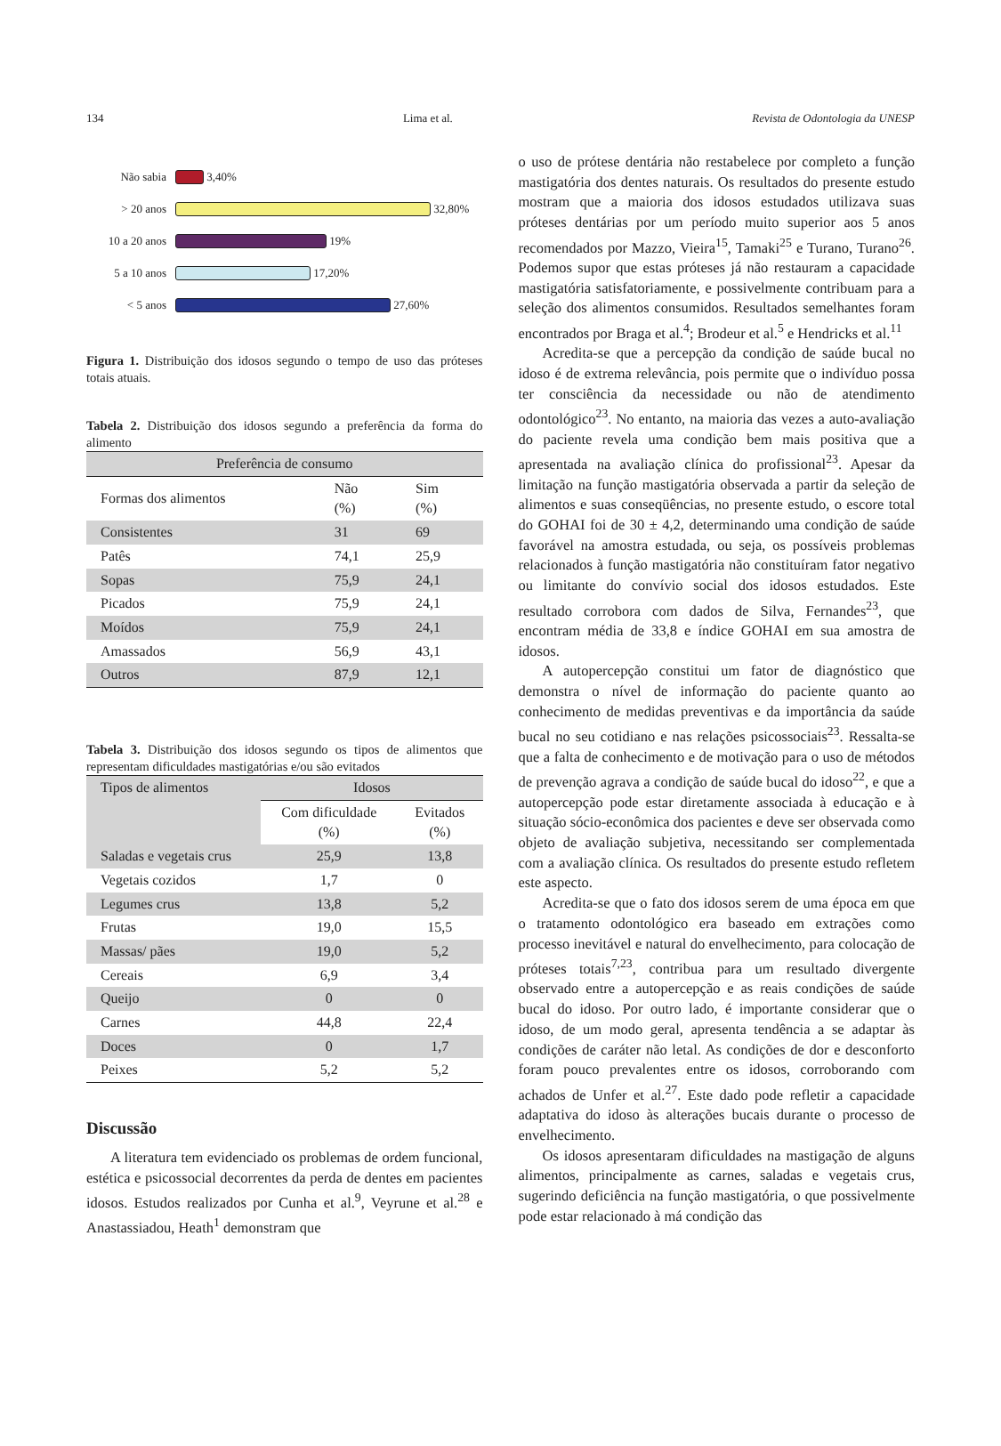134 Lima et al. Revista de Odontologia da UNESP
Não sabia
3,40%
> 20 anos
32,80%
10 a 20 anos
19%
5 a 10 anos
17,20%
< 5 anos
27,60%
Figura 1. Distribuição dos idosos segundo o tempo de uso das próteses totais atuais.
Tabela 2. Distribuição dos idosos segundo a preferência da forma do alimento
| Preferência de consumo | | |
| --- | --- | --- |
| Formas dos alimentos | Não (%) | Sim (%) |
| Consistentes | 31 | 69 |
| Patês | 74,1 | 25,9 |
| Sopas | 75,9 | 24,1 |
| Picados | 75,9 | 24,1 |
| Moídos | 75,9 | 24,1 |
| Amassados | 56,9 | 43,1 |
| Outros | 87,9 | 12,1 |
Tabela 3. Distribuição dos idosos segundo os tipos de alimentos que representam dificuldades mastigatórias e/ou são evitados
| Tipos de alimentos | Idosos | |
| --- | --- | --- |
| | Com dificuldade (%) | Evitados (%) |
| Saladas e vegetais crus | 25,9 | 13,8 |
| Vegetais cozidos | 1,7 | 0 |
| Legumes crus | 13,8 | 5,2 |
| Frutas | 19,0 | 15,5 |
| Massas/ pães | 19,0 | 5,2 |
| Cereais | 6,9 | 3,4 |
| Queijo | 0 | 0 |
| Carnes | 44,8 | 22,4 |
| Doces | 0 | 1,7 |
| Peixes | 5,2 | 5,2 |
Discussão
A literatura tem evidenciado os problemas de ordem funcional, estética e psicossocial decorrentes da perda de dentes em pacientes idosos. Estudos realizados por Cunha et al.<sup>9</sup>, Veyrune et al.<sup>28</sup> e Anastassiadou, Heath<sup>1</sup> demonstram que
o uso de prótese dentária não restabelece por completo a função mastigatória dos dentes naturais. Os resultados do presente estudo mostram que a maioria dos idosos estudados utilizava suas próteses dentárias por um período muito superior aos 5 anos recomendados por Mazzo, Vieira<sup>15</sup>, Tamaki<sup>25</sup> e Turano, Turano<sup>26</sup>. Podemos supor que estas próteses já não restauram a capacidade mastigatória satisfatoriamente, e possivelmente contribuam para a seleção dos alimentos consumidos. Resultados semelhantes foram encontrados por Braga et al.<sup>4</sup>; Brodeur et al.<sup>5</sup> e Hendricks et al.<sup>11</sup>
Acredita-se que a percepção da condição de saúde bucal no idoso é de extrema relevância, pois permite que o indivíduo possa ter consciência da necessidade ou não de atendimento odontológico<sup>23</sup>. No entanto, na maioria das vezes a auto-avaliação do paciente revela uma condição bem mais positiva que a apresentada na avaliação clínica do profissional<sup>23</sup>. Apesar da limitação na função mastigatória observada a partir da seleção de alimentos e suas conseqüências, no presente estudo, o escore total do GOHAI foi de 30 ± 4,2, determinando uma condição de saúde favorável na amostra estudada, ou seja, os possíveis problemas relacionados à função mastigatória não constituíram fator negativo ou limitante do convívio social dos idosos estudados. Este resultado corrobora com dados de Silva, Fernandes<sup>23</sup>, que encontram média de 33,8 e índice GOHAI em sua amostra de idosos.
A autopercepção constitui um fator de diagnóstico que demonstra o nível de informação do paciente quanto ao conhecimento de medidas preventivas e da importância da saúde bucal no seu cotidiano e nas relações psicossociais<sup>23</sup>. Ressalta-se que a falta de conhecimento e de motivação para o uso de métodos de prevenção agrava a condição de saúde bucal do idoso<sup>22</sup>, e que a autopercepção pode estar diretamente associada à educação e à situação sócio-econômica dos pacientes e deve ser observada como objeto de avaliação subjetiva, necessitando ser complementada com a avaliação clínica. Os resultados do presente estudo refletem este aspecto.
Acredita-se que o fato dos idosos serem de uma época em que o tratamento odontológico era baseado em extrações como processo inevitável e natural do envelhecimento, para colocação de próteses totais<sup>7,23</sup>, contribua para um resultado divergente observado entre a autopercepção e as reais condições de saúde bucal do idoso. Por outro lado, é importante considerar que o idoso, de um modo geral, apresenta tendência a se adaptar às condições de caráter não letal. As condições de dor e desconforto foram pouco prevalentes entre os idosos, corroborando com achados de Unfer et al.<sup>27</sup>. Este dado pode refletir a capacidade adaptativa do idoso às alterações bucais durante o processo de envelhecimento.
Os idosos apresentaram dificuldades na mastigação de alguns alimentos, principalmente as carnes, saladas e vegetais crus, sugerindo deficiência na função mastigatória, o que possivelmente pode estar relacionado à má condição das